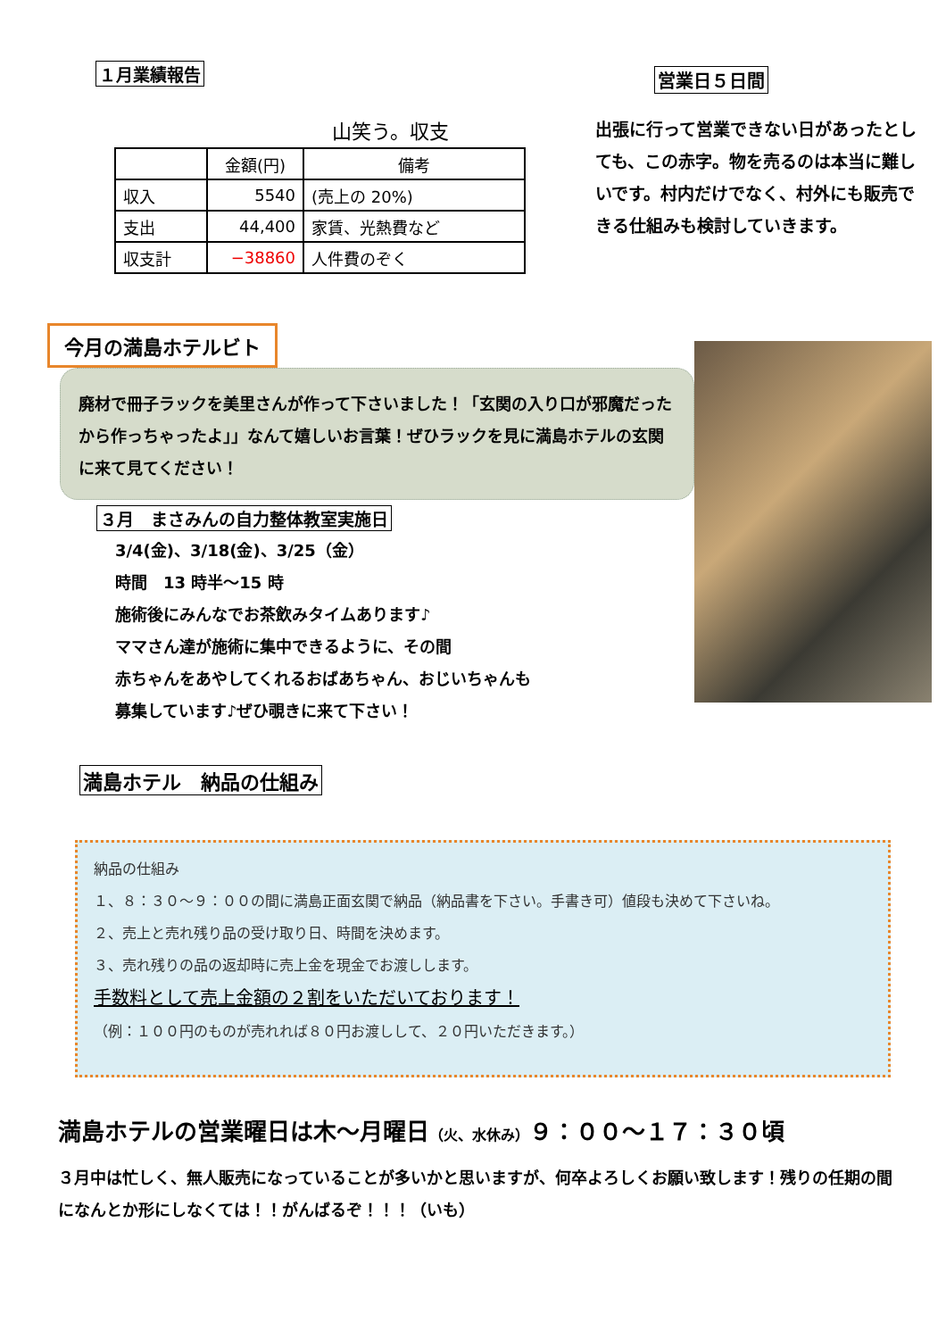１月業績報告
山笑う。収支
| | 金額(円) | 備考 |
| --- | --- | --- |
| 収入 | 5540 | (売上の 20%) |
| 支出 | 44,400 | 家賃、光熱費など |
| 収支計 | −38860 | 人件費のぞく |
営業日５日間
出張に行って営業できない日があったとしても、この赤字。物を売るのは本当に難しいです。村内だけでなく、村外にも販売できる仕組みも検討していきます。
今月の満島ホテルビト
廃材で冊子ラックを美里さんが作って下さいました！「玄関の入り口が邪魔だったから作っちゃったよ」」なんて嬉しいお言葉！ぜひラックを見に満島ホテルの玄関に来て見てください！
３月　まさみんの自力整体教室実施日
3/4(金)、3/18(金)、3/25（金）
時間　13 時半～15 時
施術後にみんなでお茶飲みタイムあります♪
ママさん達が施術に集中できるように、その間
赤ちゃんをあやしてくれるおばあちゃん、おじいちゃんも
募集しています♪ぜひ覗きに来て下さい！
満島ホテル　納品の仕組み
納品の仕組み
１、８：３０～９：００の間に満島正面玄関で納品（納品書を下さい。手書き可）値段も決めて下さいね。
２、売上と売れ残り品の受け取り日、時間を決めます。
３、売れ残りの品の返却時に売上金を現金でお渡しします。
手数料として売上金額の２割をいただいております！
（例：１００円のものが売れれば８０円お渡しして、２０円いただきます。）
満島ホテルの営業曜日は木～月曜日（火、水休み）９：００～１７：３０頃
３月中は忙しく、無人販売になっていることが多いかと思いますが、何卒よろしくお願い致します！残りの任期の間になんとか形にしなくては！！がんばるぞ！！！（いも）